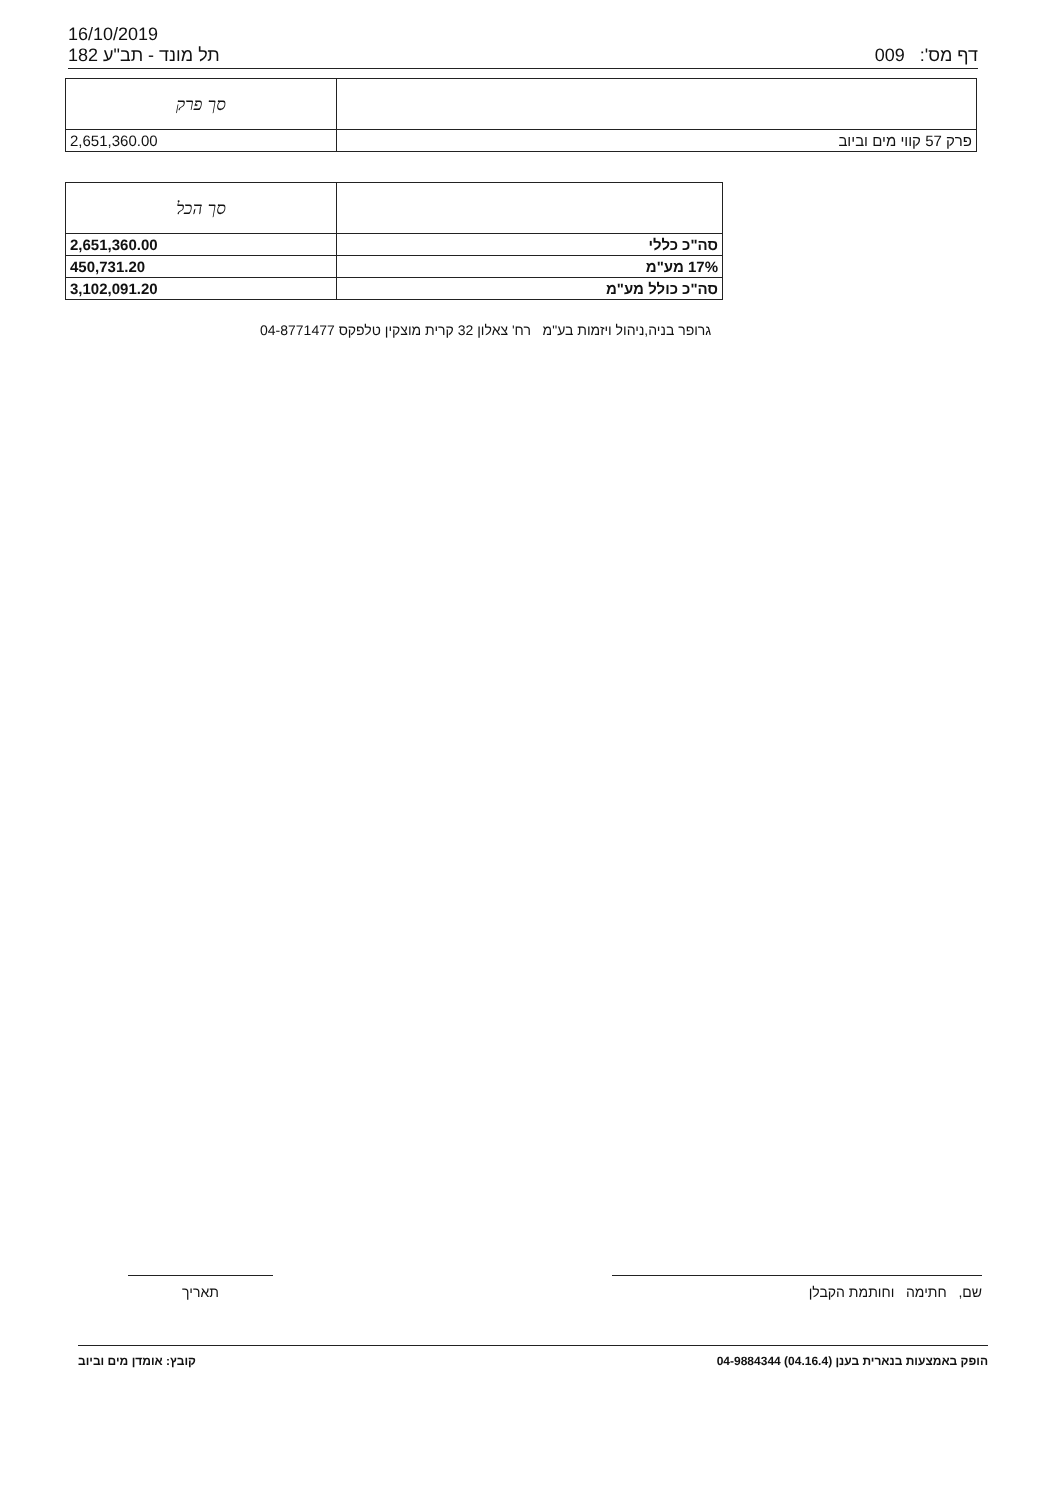16/10/2019
תל מונד - תב"ע 182 009 דף מס':
| | סך פרק |
| פרק 57 קווי מים וביוב | 2,651,360.00 |
| | סך הכל |
| סה"כ כללי | 2,651,360.00 |
| 17% מע"מ | 450,731.20 |
| סה"כ כולל מע"מ | 3,102,091.20 |
גרופר בניה,ניהול ויזמות בע"מ רח' צאלון 32 קרית מוצקין טלפקס 04-8771477
שם, חתימה וחותמת הקבלן
תאריך
הופק באמצעות בנארית בענן (04.16.4) 04-9884344 קובץ: אומדן מים וביוב